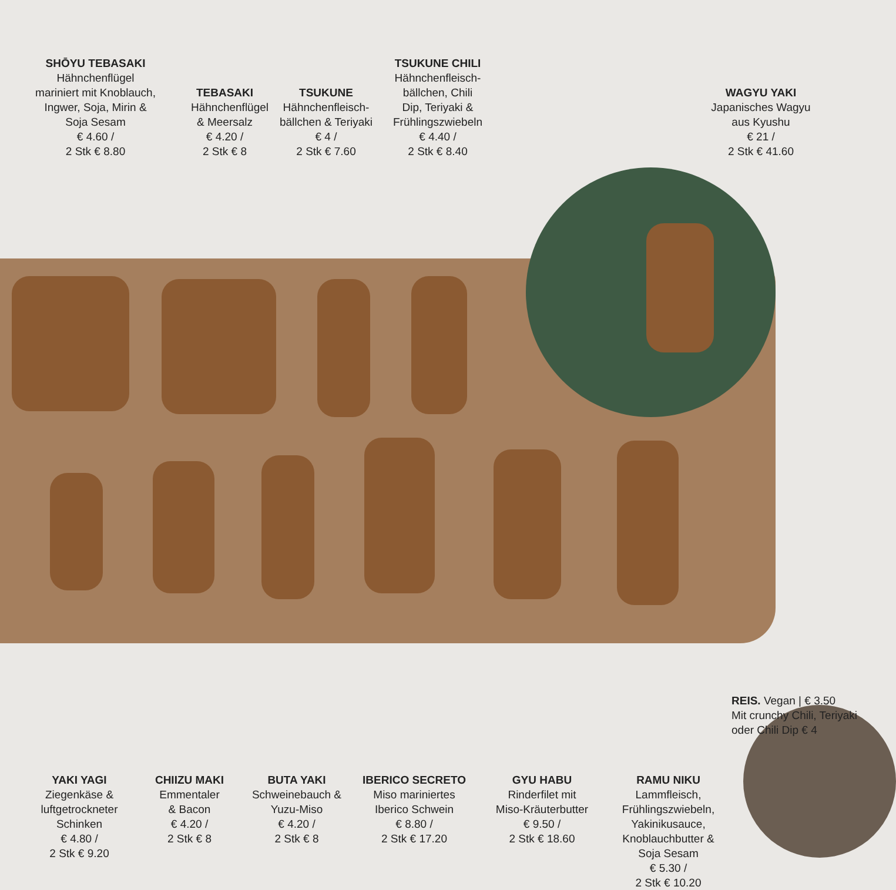SHŌYU TEBASAKI
Hähnchenflügel
mariniert mit Knoblauch,
Ingwer, Soja, Mirin &
Soja Sesam
€ 4.60 /
2 Stk € 8.80
TEBASAKI
Hähnchenflügel
& Meersalz
€ 4.20 /
2 Stk € 8
TSUKUNE
Hähnchenfleisch-
bällchen & Teriyaki
€ 4 /
2 Stk € 7.60
TSUKUNE CHILI
Hähnchenfleisch-
bällchen, Chili
Dip, Teriyaki &
Frühlingszwiebeln
€ 4.40 /
2 Stk € 8.40
WAGYU YAKI
Japanisches Wagyu
aus Kyushu
€ 21 /
2 Stk € 41.60
REIS. Vegan | € 3.50
Mit crunchy Chili, Teriyaki
oder Chili Dip € 4
YAKI YAGI
Ziegenkäse &
luftgetrockneter
Schinken
€ 4.80 /
2 Stk € 9.20
CHIIZU MAKI
Emmentaler
& Bacon
€ 4.20 /
2 Stk € 8
BUTA YAKI
Schweinebauch &
Yuzu-Miso
€ 4.20 /
2 Stk € 8
IBERICO SECRETO
Miso mariniertes
Iberico Schwein
€ 8.80 /
2 Stk € 17.20
GYU HABU
Rinderfilet mit
Miso-Kräuterbutter
€ 9.50 /
2 Stk € 18.60
RAMU NIKU
Lammfleisch,
Frühlingszwiebeln,
Yakinikusauce,
Knoblauchbutter &
Soja Sesam
€ 5.30 /
2 Stk € 10.20